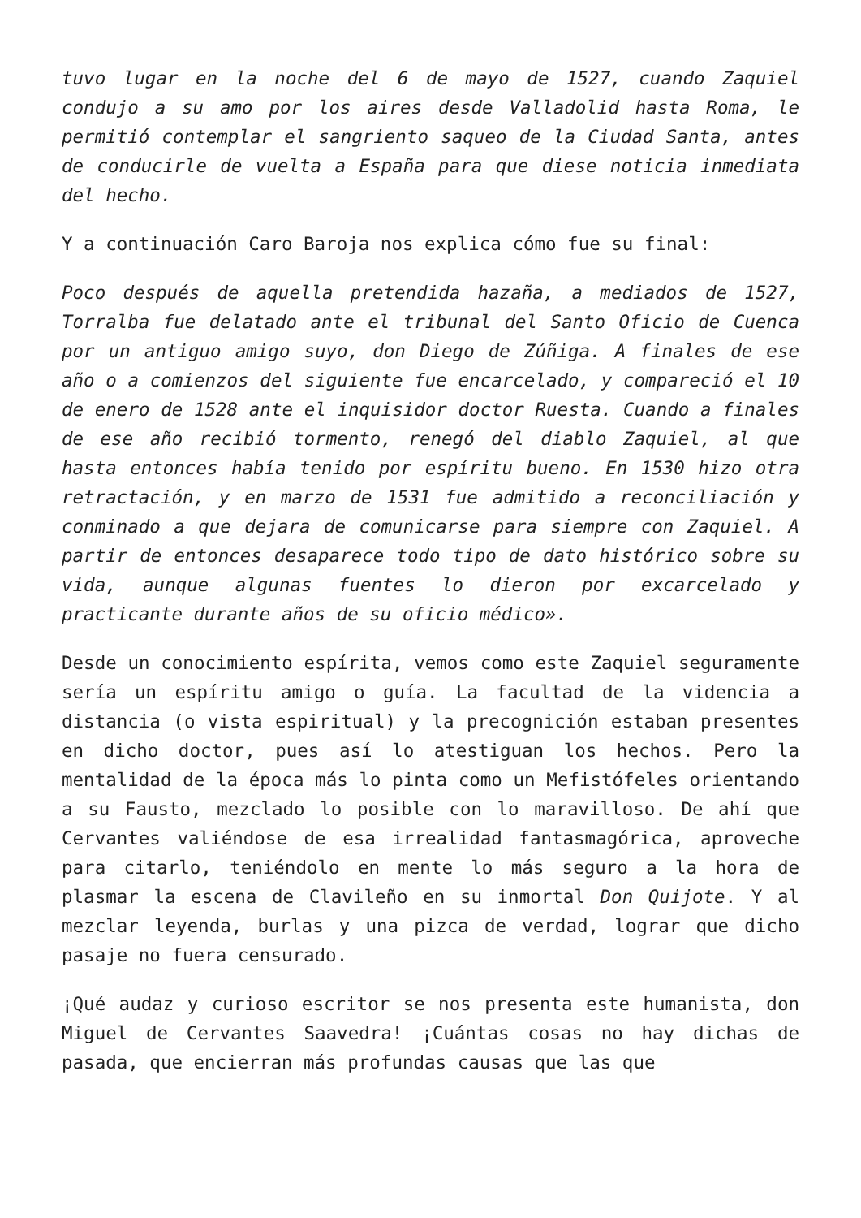tuvo lugar en la noche del 6 de mayo de 1527, cuando Zaquiel condujo a su amo por los aires desde Valladolid hasta Roma, le permitió contemplar el sangriento saqueo de la Ciudad Santa, antes de conducirle de vuelta a España para que diese noticia inmediata del hecho.
Y a continuación Caro Baroja nos explica cómo fue su final:
Poco después de aquella pretendida hazaña, a mediados de 1527, Torralba fue delatado ante el tribunal del Santo Oficio de Cuenca por un antiguo amigo suyo, don Diego de Zúñiga. A finales de ese año o a comienzos del siguiente fue encarcelado, y compareció el 10 de enero de 1528 ante el inquisidor doctor Ruesta. Cuando a finales de ese año recibió tormento, renegó del diablo Zaquiel, al que hasta entonces había tenido por espíritu bueno. En 1530 hizo otra retractación, y en marzo de 1531 fue admitido a reconciliación y conminado a que dejara de comunicarse para siempre con Zaquiel. A partir de entonces desaparece todo tipo de dato histórico sobre su vida, aunque algunas fuentes lo dieron por excarcelado y practicante durante años de su oficio médico».
Desde un conocimiento espírita, vemos como este Zaquiel seguramente sería un espíritu amigo o guía. La facultad de la videncia a distancia (o vista espiritual) y la precognición estaban presentes en dicho doctor, pues así lo atestiguan los hechos. Pero la mentalidad de la época más lo pinta como un Mefistófeles orientando a su Fausto, mezclado lo posible con lo maravilloso. De ahí que Cervantes valiéndose de esa irrealidad fantasmagórica, aproveche para citarlo, teniéndolo en mente lo más seguro a la hora de plasmar la escena de Clavileño en su inmortal Don Quijote. Y al mezclar leyenda, burlas y una pizca de verdad, lograr que dicho pasaje no fuera censurado.
¡Qué audaz y curioso escritor se nos presenta este humanista, don Miguel de Cervantes Saavedra! ¡Cuántas cosas no hay dichas de pasada, que encierran más profundas causas que las que